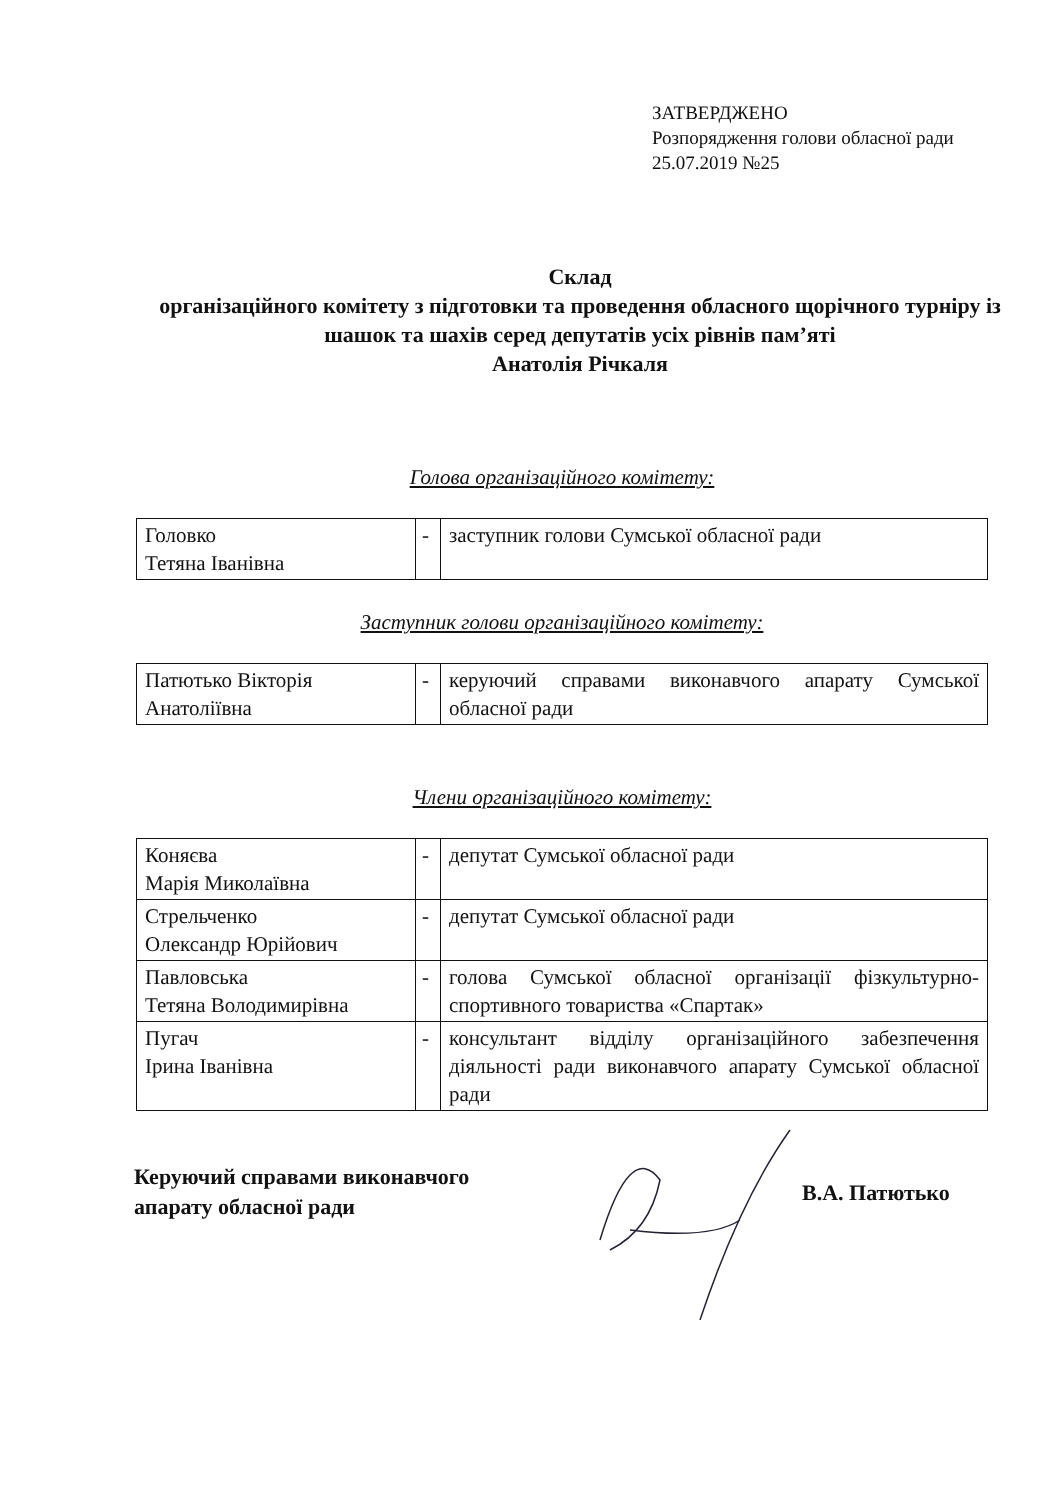ЗАТВЕРДЖЕНО
Розпорядження голови обласної ради
25.07.2019 №25
Склад
організаційного комітету з підготовки та проведення обласного щорічного турніру із шашок та шахів серед депутатів усіх рівнів пам’яті
Анатолія Річкаля
Голова організаційного комітету:
| Головко Тетяна Іванівна | - | заступник голови Сумської обласної ради |
Заступник голови організаційного комітету:
| Патютько Вікторія Анатоліївна | - | керуючий справами виконавчого апарату Сумської обласної ради |
Члени організаційного комітету:
| Коняєва Марія Миколаївна | - | депутат Сумської обласної ради |
| Стрельченко Олександр Юрійович | - | депутат Сумської обласної ради |
| Павловська Тетяна Володимирівна | - | голова Сумської обласної організації фізкультурно-спортивного товариства «Спартак» |
| Пугач Ірина Іванівна | - | консультант відділу організаційного забезпечення діяльності ради виконавчого апарату Сумської обласної ради |
Керуючий справами виконавчого
апарату обласної ради
В.А. Патютько